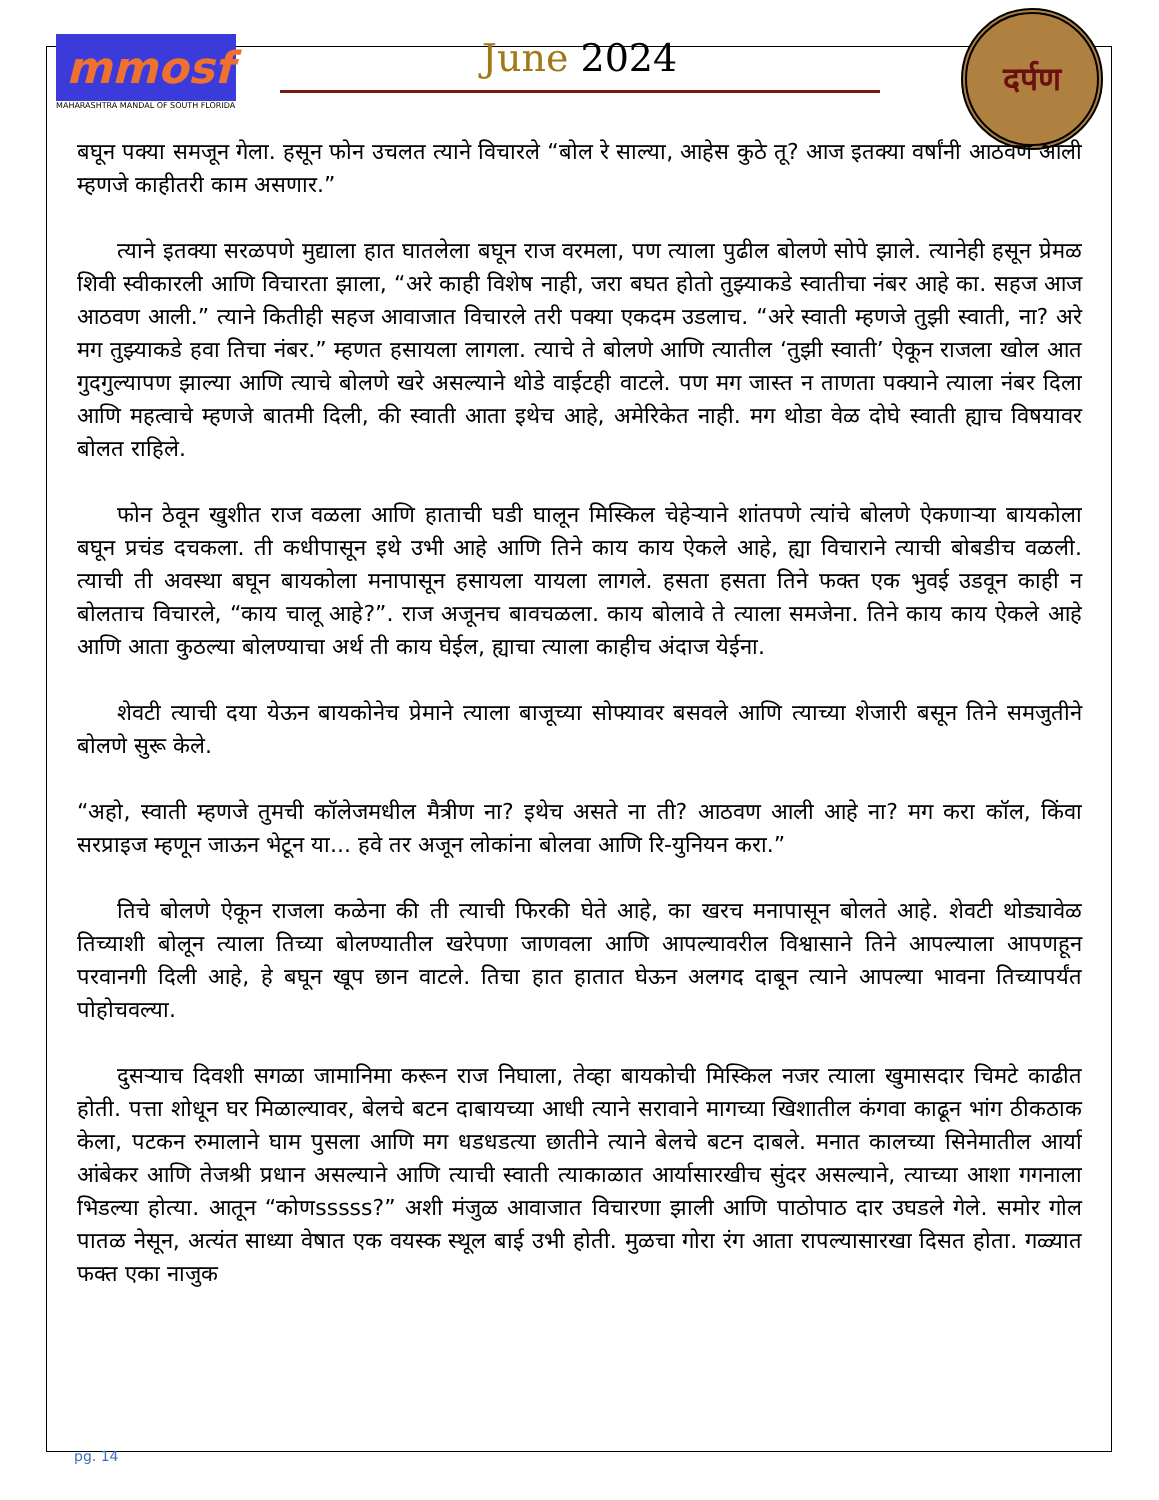mmosf
MAHARASHTRA MANDAL OF SOUTH FLORIDA
June 2024
दर्पण
बघून पक्या समजून गेला. हसून फोन उचलत त्याने विचारले “बोल रे साल्या, आहेस कुठे तू? आज इतक्या वर्षांनी आठवण आली म्हणजे काहीतरी काम असणार.”
त्याने इतक्या सरळपणे मुद्याला हात घातलेला बघून राज वरमला, पण त्याला पुढील बोलणे सोपे झाले. त्यानेही हसून प्रेमळ शिवी स्वीकारली आणि विचारता झाला, “अरे काही विशेष नाही, जरा बघत होतो तुझ्याकडे स्वातीचा नंबर आहे का. सहज आज आठवण आली.” त्याने कितीही सहज आवाजात विचारले तरी पक्या एकदम उडलाच. “अरे स्वाती म्हणजे तुझी स्वाती, ना? अरे मग तुझ्याकडे हवा तिचा नंबर.” म्हणत हसायला लागला. त्याचे ते बोलणे आणि त्यातील ‘तुझी स्वाती’ ऐकून राजला खोल आत गुदगुल्यापण झाल्या आणि त्याचे बोलणे खरे असल्याने थोडे वाईटही वाटले. पण मग जास्त न ताणता पक्याने त्याला नंबर दिला आणि महत्वाचे म्हणजे बातमी दिली, की स्वाती आता इथेच आहे, अमेरिकेत नाही. मग थोडा वेळ दोघे स्वाती ह्याच विषयावर बोलत राहिले.
फोन ठेवून खुशीत राज वळला आणि हाताची घडी घालून मिस्किल चेहेऱ्याने शांतपणे त्यांचे बोलणे ऐकणाऱ्या बायकोला बघून प्रचंड दचकला. ती कधीपासून इथे उभी आहे आणि तिने काय काय ऐकले आहे, ह्या विचाराने त्याची बोबडीच वळली. त्याची ती अवस्था बघून बायकोला मनापासून हसायला यायला लागले. हसता हसता तिने फक्त एक भुवई उडवून काही न बोलताच विचारले, “काय चालू आहे?”. राज अजूनच बावचळला. काय बोलावे ते त्याला समजेना. तिने काय काय ऐकले आहे आणि आता कुठल्या बोलण्याचा अर्थ ती काय घेईल, ह्याचा त्याला काहीच अंदाज येईना.
शेवटी त्याची दया येऊन बायकोनेच प्रेमाने त्याला बाजूच्या सोफ्यावर बसवले आणि त्याच्या शेजारी बसून तिने समजुतीने बोलणे सुरू केले.
“अहो, स्वाती म्हणजे तुमची कॉलेजमधील मैत्रीण ना? इथेच असते ना ती? आठवण आली आहे ना? मग करा कॉल, किंवा सरप्राइज म्हणून जाऊन भेटून या... हवे तर अजून लोकांना बोलवा आणि रि-युनियन करा.”
तिचे बोलणे ऐकून राजला कळेना की ती त्याची फिरकी घेते आहे, का खरच मनापासून बोलते आहे. शेवटी थोड्यावेळ तिच्याशी बोलून त्याला तिच्या बोलण्यातील खरेपणा जाणवला आणि आपल्यावरील विश्वासाने तिने आपल्याला आपणहून परवानगी दिली आहे, हे बघून खूप छान वाटले. तिचा हात हातात घेऊन अलगद दाबून त्याने आपल्या भावना तिच्यापर्यंत पोहोचवल्या.
दुसऱ्याच दिवशी सगळा जामानिमा करून राज निघाला, तेव्हा बायकोची मिस्किल नजर त्याला खुमासदार चिमटे काढीत होती. पत्ता शोधून घर मिळाल्यावर, बेलचे बटन दाबायच्या आधी त्याने सरावाने मागच्या खिशातील कंगवा काढून भांग ठीकठाक केला, पटकन रुमालाने घाम पुसला आणि मग धडधडत्या छातीने त्याने बेलचे बटन दाबले. मनात कालच्या सिनेमातील आर्या आंबेकर आणि तेजश्री प्रधान असल्याने आणि त्याची स्वाती त्याकाळात आर्यासारखीच सुंदर असल्याने, त्याच्या आशा गगनाला भिडल्या होत्या. आतून “कोणsssss?” अशी मंजुळ आवाजात विचारणा झाली आणि पाठोपाठ दार उघडले गेले. समोर गोल पातळ नेसून, अत्यंत साध्या वेषात एक वयस्क स्थूल बाई उभी होती. मुळचा गोरा रंग आता रापल्यासारखा दिसत होता. गळ्यात फक्त एका नाजुक
pg. 14